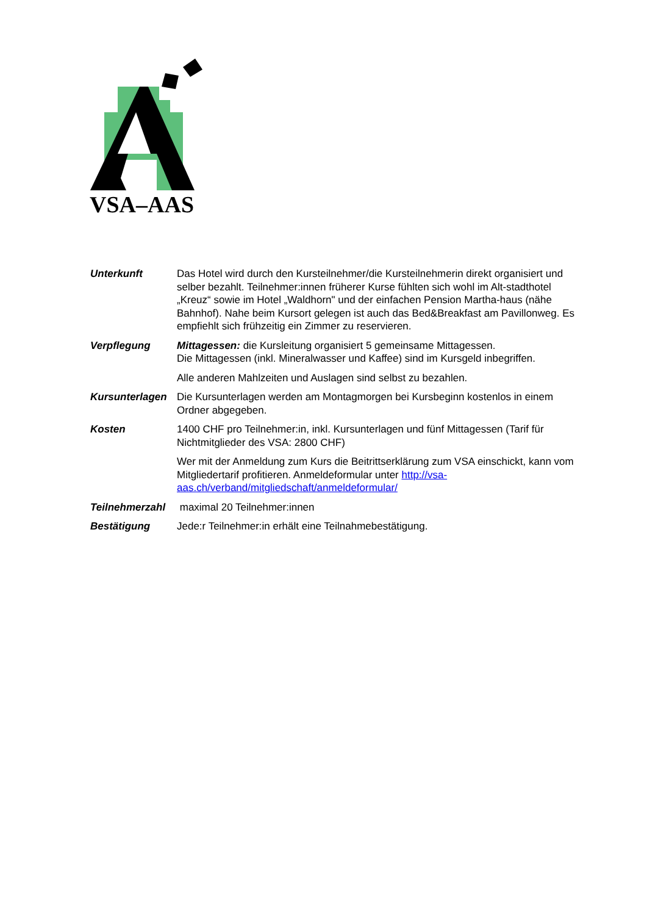VSA–AAS
Unterkunft Das Hotel wird durch den Kursteilnehmer/die Kursteilnehmerin direkt organisiert und selber bezahlt. Teilnehmer:innen früherer Kurse fühlten sich wohl im Alt-stadthotel „Kreuz“ sowie im Hotel „Waldhorn" und der einfachen Pension Martha-haus (nähe Bahnhof). Nahe beim Kursort gelegen ist auch das Bed&Breakfast am Pavillonweg. Es empfiehlt sich frühzeitig ein Zimmer zu reservieren.
Verpflegung Mittagessen: die Kursleitung organisiert 5 gemeinsame Mittagessen.
Die Mittagessen (inkl. Mineralwasser und Kaffee) sind im Kursgeld inbegriffen.
Alle anderen Mahlzeiten und Auslagen sind selbst zu bezahlen.
Kursunterlagen
Die Kursunterlagen werden am Montagmorgen bei Kursbeginn kostenlos in einem Ordner abgegeben.
Kosten 1400 CHF pro Teilnehmer:in, inkl. Kursunterlagen und fünf Mittagessen (Tarif für Nichtmitglieder des VSA: 2800 CHF)
Wer mit der Anmeldung zum Kurs die Beitrittserklärung zum VSA einschickt, kann vom Mitgliedertarif profitieren. Anmeldeformular unter http://vsa-aas.ch/verband/mitgliedschaft/anmeldeformular/
Teilnehmerzahl
maximal 20 Teilnehmer:innen
Bestätigung Jede:r Teilnehmer:in erhält eine Teilnahmebestätigung.